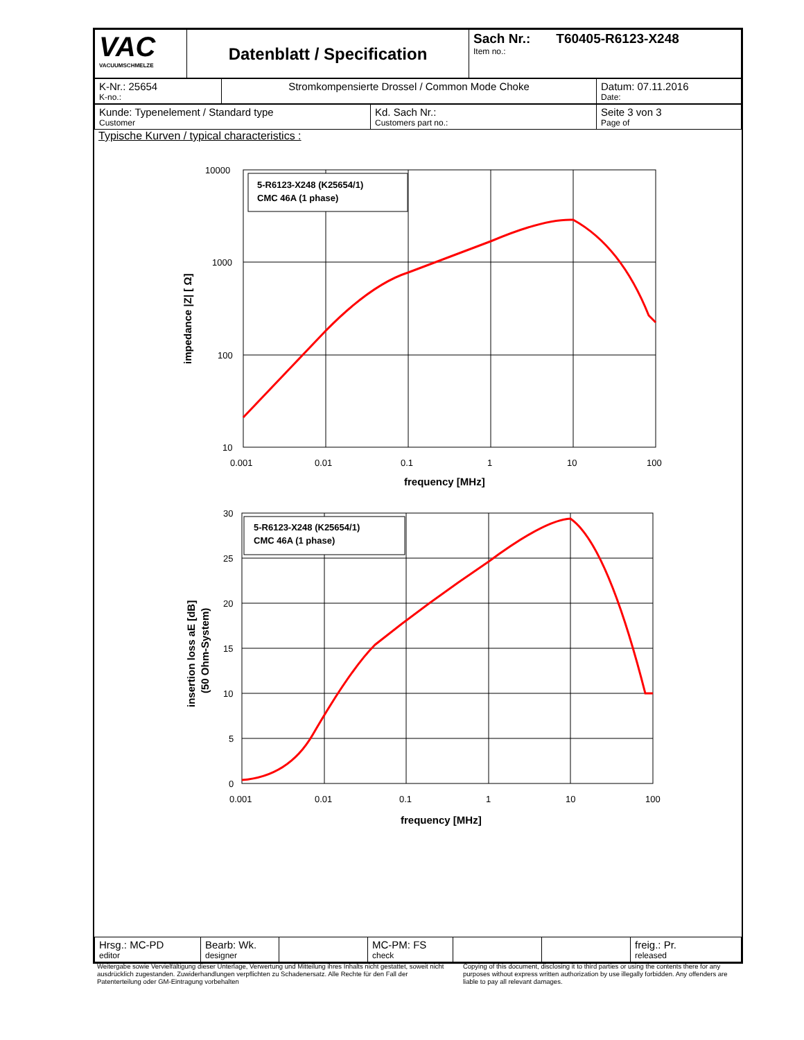| VAC VACUUMSCHMELZE | Datenblatt / Specification | Sach Nr.: T60405-R6123-X248 Item no.: |
| K-Nr.: 25654 K-no.: | Stromkompensierte Drossel / Common Mode Choke | Datum: 07.11.2016 Date: |
| Kunde: Typenelement / Standard type Customer | Kd. Sach Nr.: Customers part no.: | Seite 3 von 3 Page of |
Typische Kurven / typical characteristics :
5-R6123-X248 (K25654/1)
CMC 46A (1 phase)
10000
1000
100
10
0.001
0.01
0.1
1
10
100
frequency [MHz]
impedance |Z| [ Ω]
5-R6123-X248 (K25654/1)
CMC 46A (1 phase)
30
25
20
15
10
5
0
0.001
0.01
0.1
1
10
100
frequency [MHz]
insertion loss aE [dB]
(50 Ohm-System)
| Hrsg.: MC-PD editor | Bearb: Wk. designer | | MC-PM: FS check | | | freig.: Pr. released |
Weitergabe sowie Vervielfältigung dieser Unterlage, Verwertung und Mitteilung ihres Inhalts nicht gestattet, soweit nicht ausdrücklich zugestanden. Zuwiderhandlungen verpflichten zu Schadenersatz. Alle Rechte für den Fall der Patenterteilung oder GM-Eintragung vorbehalten
Copying of this document, disclosing it to third parties or using the contents there for any purposes without express written authorization by use illegally forbidden. Any offenders are liable to pay all relevant damages.